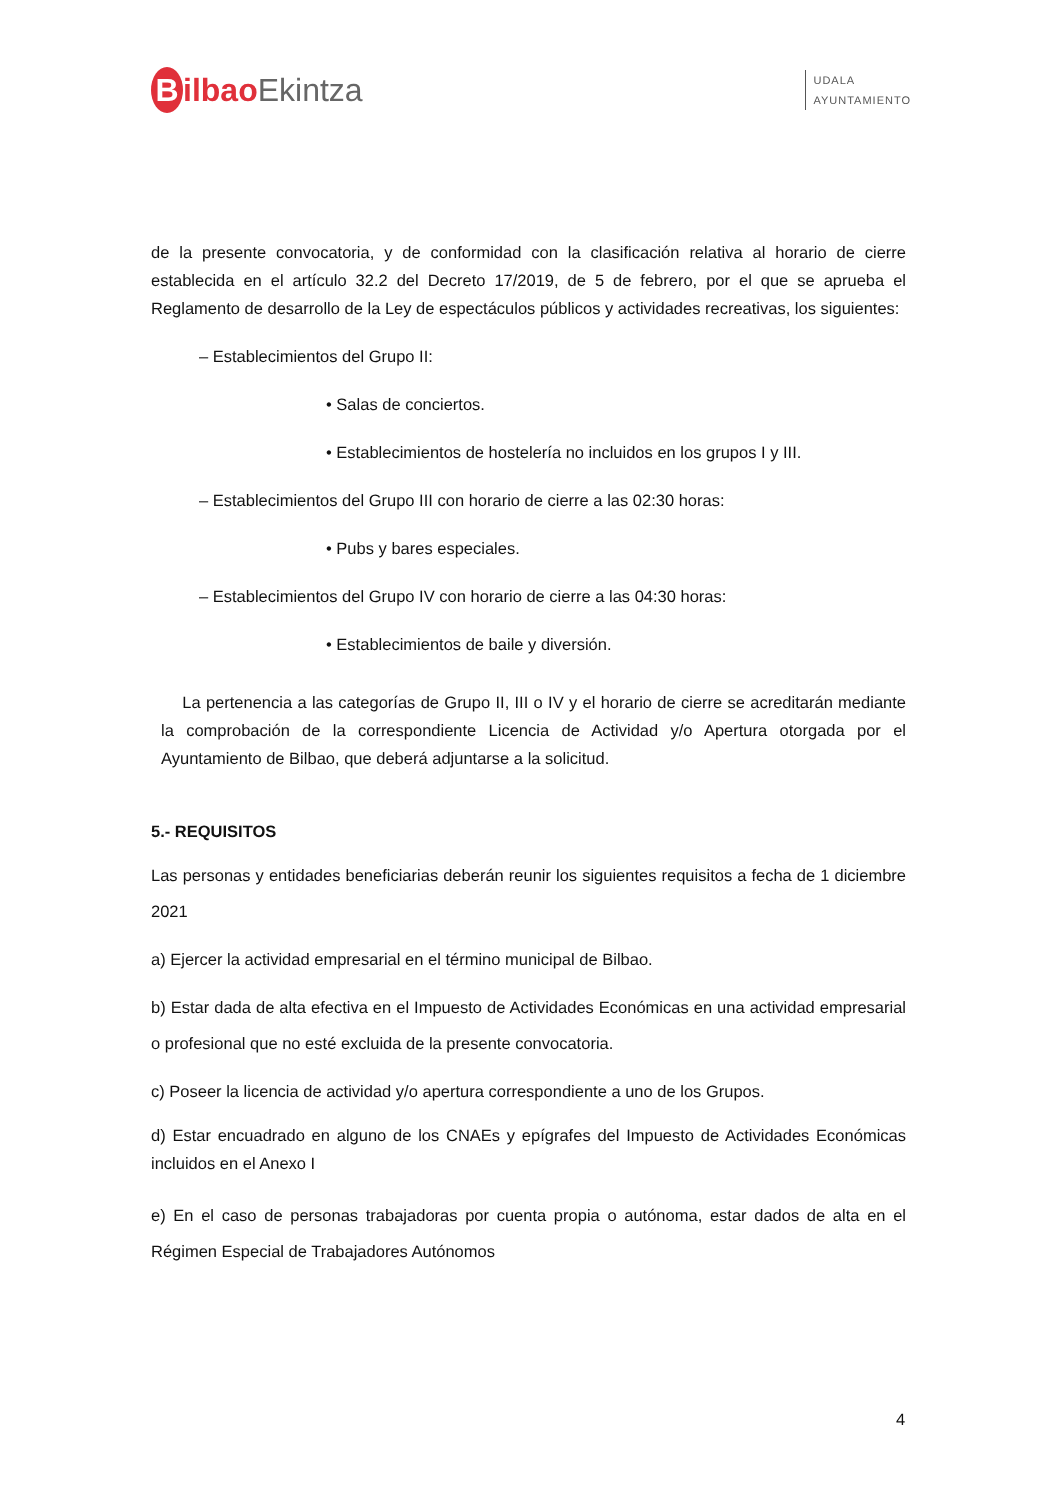Bilbao Ekintza
UDALA
AYUNTAMIENTO
de la presente convocatoria, y de conformidad con la clasificación relativa al horario de cierre establecida en el artículo 32.2 del Decreto 17/2019, de 5 de febrero, por el que se aprueba el Reglamento de desarrollo de la Ley de espectáculos públicos y actividades recreativas, los siguientes:
– Establecimientos del Grupo II:
• Salas de conciertos.
• Establecimientos de hostelería no incluidos en los grupos I y III.
– Establecimientos del Grupo III con horario de cierre a las 02:30 horas:
• Pubs y bares especiales.
– Establecimientos del Grupo IV con horario de cierre a las 04:30 horas:
• Establecimientos de baile y diversión.
La pertenencia a las categorías de Grupo II, III o IV y el horario de cierre se acreditarán mediante la comprobación de la correspondiente Licencia de Actividad y/o Apertura otorgada por el Ayuntamiento de Bilbao, que deberá adjuntarse a la solicitud.
5.- REQUISITOS
Las personas y entidades beneficiarias deberán reunir los siguientes requisitos a fecha de 1 diciembre 2021
a) Ejercer la actividad empresarial en el término municipal de Bilbao.
b) Estar dada de alta efectiva en el Impuesto de Actividades Económicas en una actividad empresarial o profesional que no esté excluida de la presente convocatoria.
c) Poseer la licencia de actividad y/o apertura correspondiente a uno de los Grupos.
d) Estar encuadrado en alguno de los CNAEs y epígrafes del Impuesto de Actividades Económicas incluidos en el Anexo I
e) En el caso de personas trabajadoras por cuenta propia o autónoma, estar dados de alta en el Régimen Especial de Trabajadores Autónomos
4